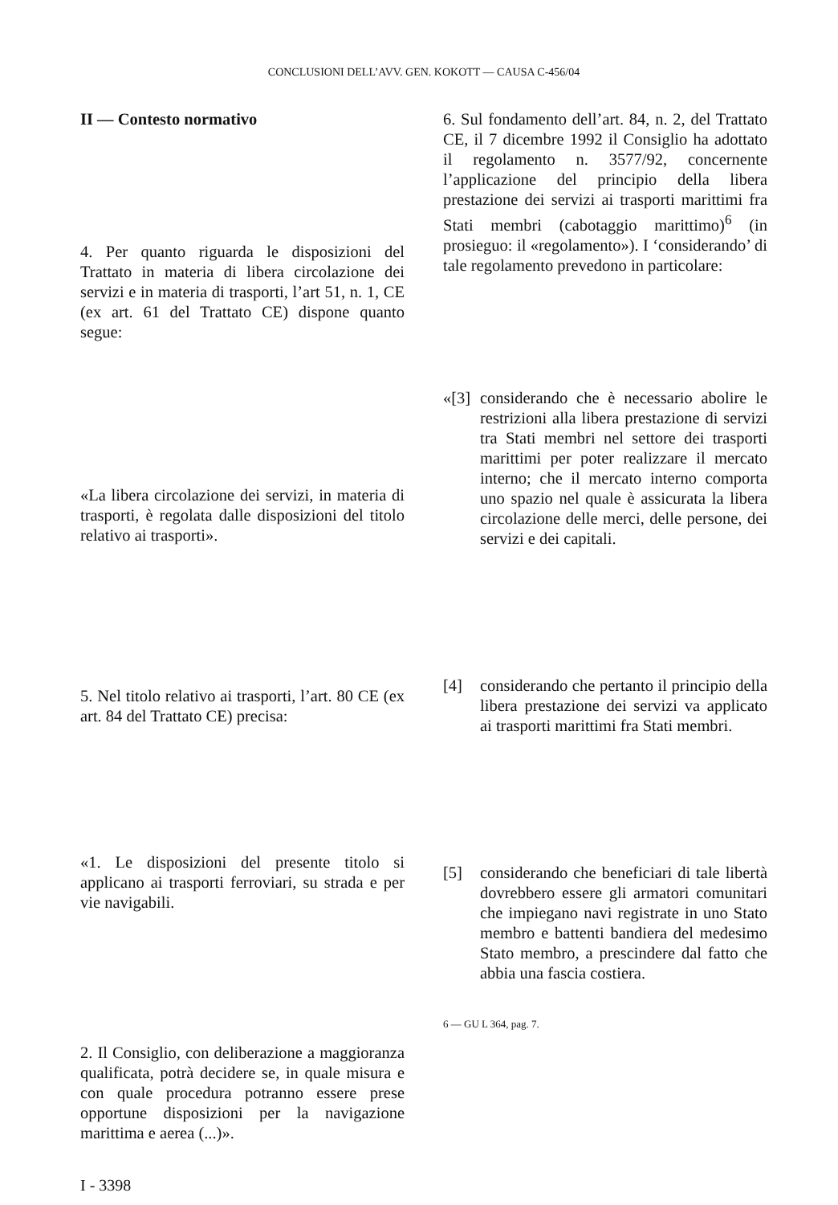CONCLUSIONI DELL’AVV. GEN. KOKOTT — CAUSA C-456/04
II — Contesto normativo
4. Per quanto riguarda le disposizioni del Trattato in materia di libera circolazione dei servizi e in materia di trasporti, l’art 51, n. 1, CE (ex art. 61 del Trattato CE) dispone quanto segue:
«La libera circolazione dei servizi, in materia di trasporti, è regolata dalle disposizioni del titolo relativo ai trasporti».
5. Nel titolo relativo ai trasporti, l’art. 80 CE (ex art. 84 del Trattato CE) precisa:
«1. Le disposizioni del presente titolo si applicano ai trasporti ferroviari, su strada e per vie navigabili.
2. Il Consiglio, con deliberazione a maggioranza qualificata, potrà decidere se, in quale misura e con quale procedura potranno essere prese opportune disposizioni per la navigazione marittima e aerea (...)».
I - 3398
6. Sul fondamento dell’art. 84, n. 2, del Trattato CE, il 7 dicembre 1992 il Consiglio ha adottato il regolamento n. 3577/92, concernente l’applicazione del principio della libera prestazione dei servizi ai trasporti marittimi fra Stati membri (cabotaggio marittimo)<sup>6</sup> (in prosieguo: il «regolamento»). I ‘considerando’ di tale regolamento prevedono in particolare:
«[3]
considerando che è necessario abolire le restrizioni alla libera prestazione di servizi tra Stati membri nel settore dei trasporti marittimi per poter realizzare il mercato interno; che il mercato interno comporta uno spazio nel quale è assicurata la libera circolazione delle merci, delle persone, dei servizi e dei capitali.
[4] considerando che pertanto il principio della libera prestazione dei servizi va applicato ai trasporti marittimi fra Stati membri.
[5] considerando che beneficiari di tale libertà dovrebbero essere gli armatori comunitari che impiegano navi registrate in uno Stato membro e battenti bandiera del medesimo Stato membro, a prescindere dal fatto che abbia una fascia costiera.
6 — GU L 364, pag. 7.